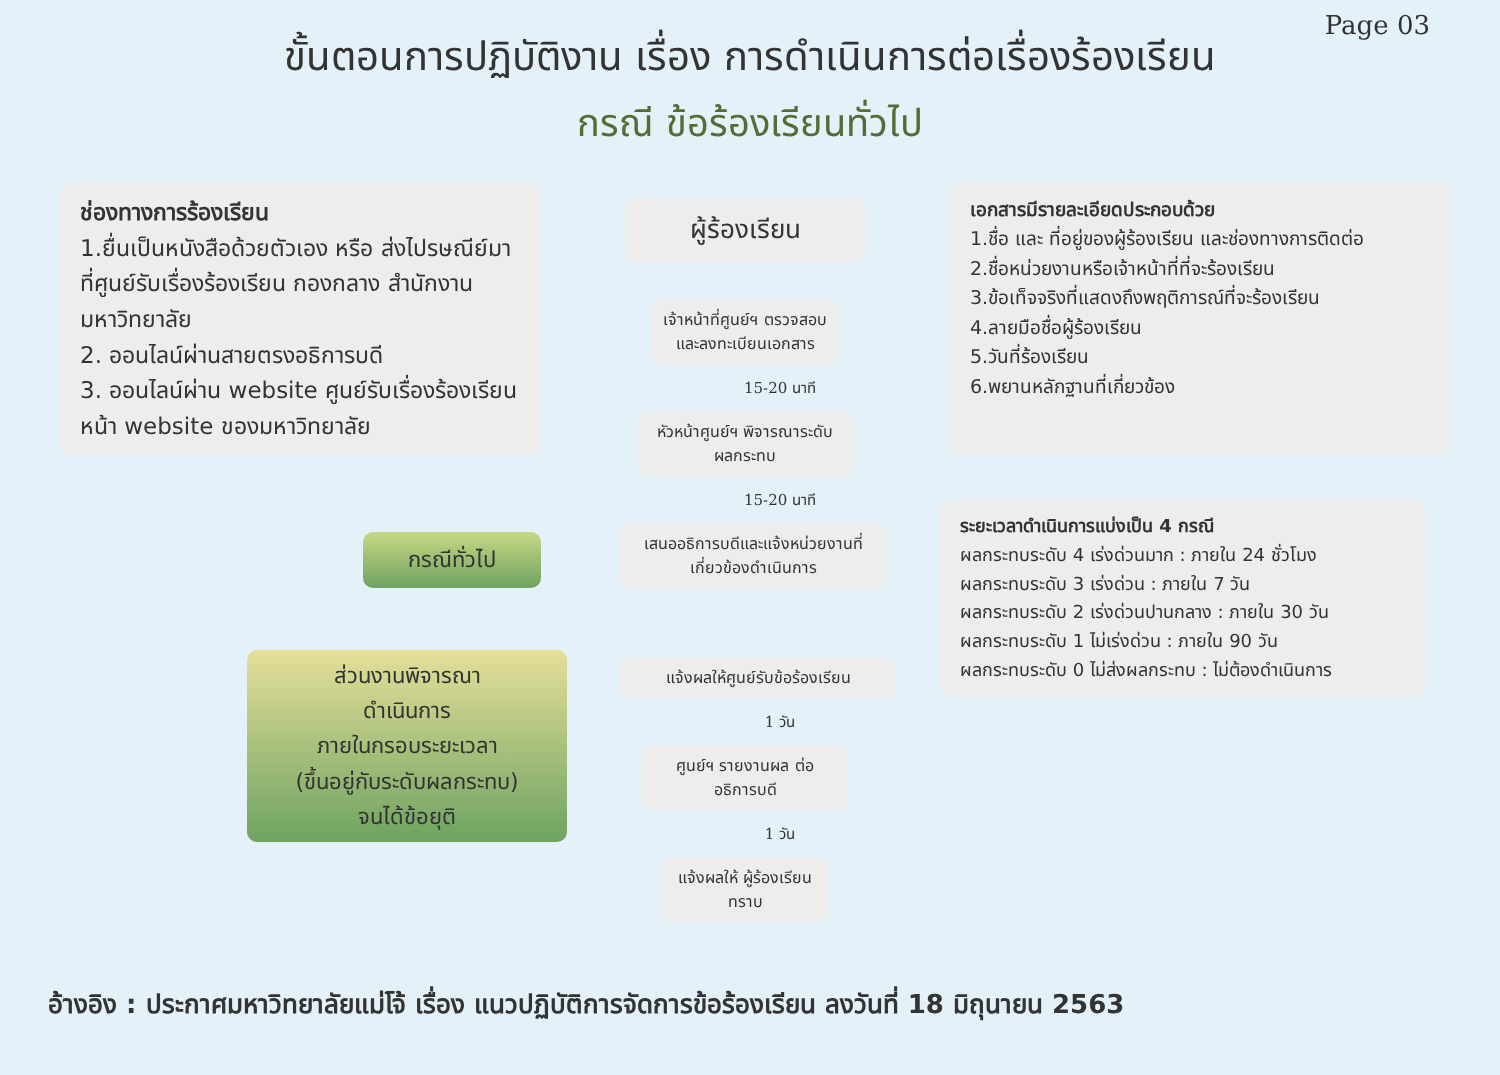Page 03
ขั้นตอนการปฏิบัติงาน เรื่อง การดำเนินการต่อเรื่องร้องเรียน
กรณี ข้อร้องเรียนทั่วไป
ช่องทางการร้องเรียน
1.ยื่นเป็นหนังสือด้วยตัวเอง หรือ ส่งไปรษณีย์มาที่ศูนย์รับเรื่องร้องเรียน กองกลาง สำนักงานมหาวิทยาลัย
2. ออนไลน์ผ่านสายตรงอธิการบดี
3. ออนไลน์ผ่าน website ศูนย์รับเรื่องร้องเรียน หน้า website ของมหาวิทยาลัย
ผู้ร้องเรียน
เอกสารมีรายละเอียดประกอบด้วย
1.ชื่อ และ ที่อยู่ของผู้ร้องเรียน และช่องทางการติดต่อ
2.ชื่อหน่วยงานหรือเจ้าหน้าที่ที่จะร้องเรียน
3.ข้อเท็จจริงที่แสดงถึงพฤติการณ์ที่จะร้องเรียน
4.ลายมือชื่อผู้ร้องเรียน
5.วันที่ร้องเรียน
6.พยานหลักฐานที่เกี่ยวข้อง
เจ้าหน้าที่ศูนย์ฯ ตรวจสอบและลงทะเบียนเอกสาร
15-20 นาที
หัวหน้าศูนย์ฯ พิจารณาระดับผลกระทบ
15-20 นาที
เสนออธิการบดีและแจ้งหน่วยงานที่เกี่ยวข้องดำเนินการ
แจ้งผลให้ศูนย์รับข้อร้องเรียน
1 วัน
ศูนย์ฯ รายงานผล ต่ออธิการบดี
1 วัน
แจ้งผลให้ ผู้ร้องเรียนทราบ
ระยะเวลาดำเนินการแบ่งเป็น 4 กรณี
ผลกระทบระดับ 4 เร่งด่วนมาก : ภายใน 24 ชั่วโมง
ผลกระทบระดับ 3 เร่งด่วน : ภายใน 7 วัน
ผลกระทบระดับ 2 เร่งด่วนปานกลาง : ภายใน 30 วัน
ผลกระทบระดับ 1 ไม่เร่งด่วน : ภายใน 90 วัน
ผลกระทบระดับ 0 ไม่ส่งผลกระทบ : ไม่ต้องดำเนินการ
กรณีทั่วไป
ส่วนงานพิจารณา
ดำเนินการ
ภายในกรอบระยะเวลา
(ขึ้นอยู่กับระดับผลกระทบ)
จนได้ข้อยุติ
อ้างอิง : ประกาศมหาวิทยาลัยแม่โจ้ เรื่อง แนวปฏิบัติการจัดการข้อร้องเรียน ลงวันที่ 18 มิถุนายน 2563